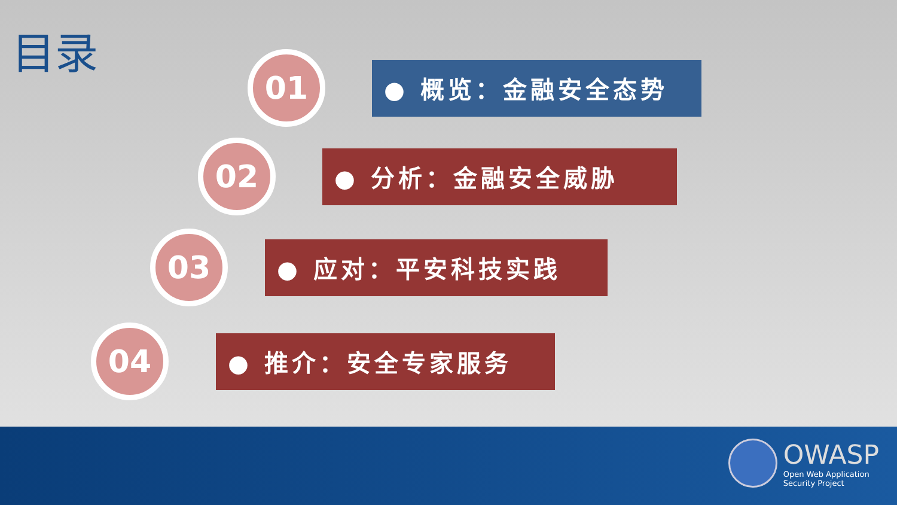目录
01
● 概览：金融安全态势
02
● 分析：金融安全威胁
03
● 应对：平安科技实践
04
● 推介：安全专家服务
OWASP
Open Web Application
Security Project